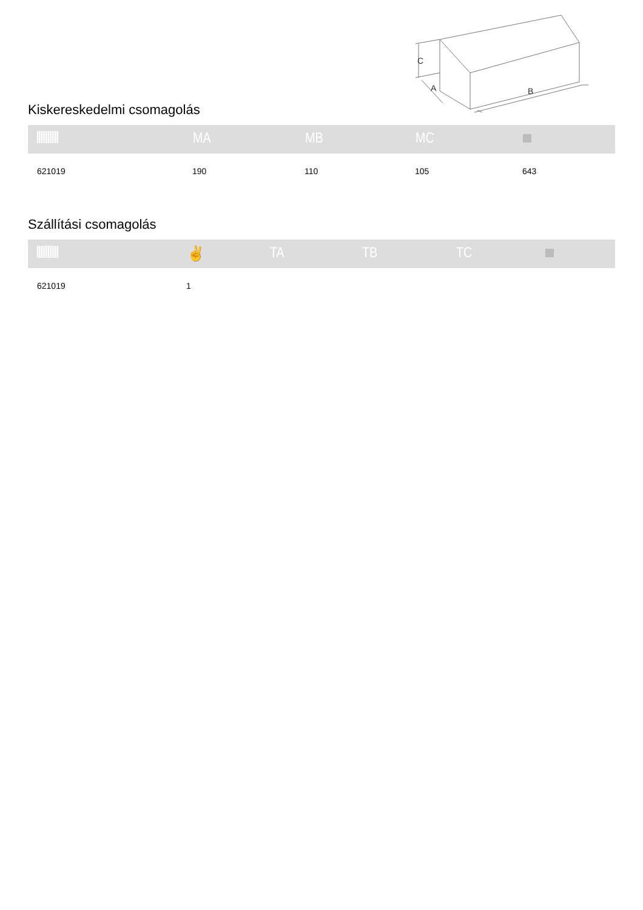C
A
B
Kiskereskedelmi csomagolás
| | MA | MB | MC | |
| --- | --- | --- | --- | --- |
| 621019 | 190 | 110 | 105 | 643 |
Szállítási csomagolás
| | ✌ | TA | TB | TC | |
| --- | --- | --- | --- | --- | --- |
| 621019 | 1 | | | | |